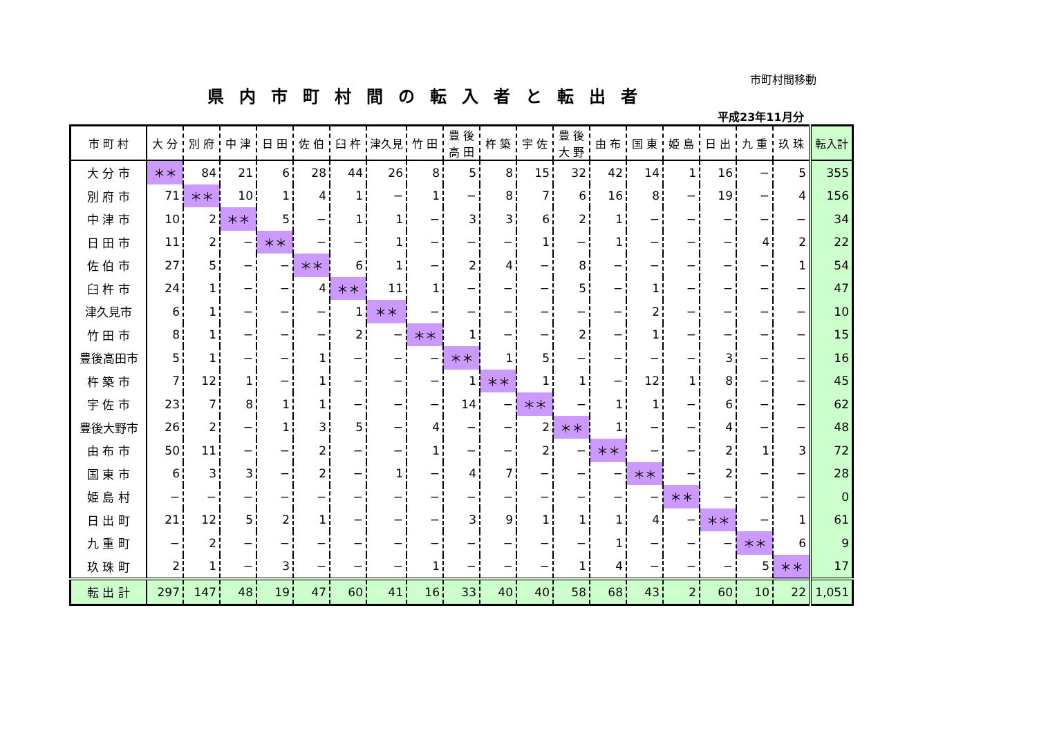市町村間移動
県内市町村間の転入者と転出者
平成23年11月分
| 市 町 村 | 大 分 | 別 府 | 中 津 | 日 田 | 佐 伯 | 臼 杵 | 津久見 | 竹 田 | 豊 後 高 田 | 杵 築 | 宇 佐 | 豊 後 大 野 | 由 布 | 国 東 | 姫 島 | 日 出 | 九 重 | 玖 珠 | 転入計 |
| --- | --- | --- | --- | --- | --- | --- | --- | --- | --- | --- | --- | --- | --- | --- | --- | --- | --- | --- | --- |
| 大 分 市 | ＊＊ | 84 | 21 | 6 | 28 | 44 | 26 | 8 | 5 | 8 | 15 | 32 | 42 | 14 | 1 | 16 | − | 5 | 355 |
| 別 府 市 | 71 | ＊＊ | 10 | 1 | 4 | 1 | − | 1 | − | 8 | 7 | 6 | 16 | 8 | − | 19 | − | 4 | 156 |
| 中 津 市 | 10 | 2 | ＊＊ | 5 | − | 1 | 1 | − | 3 | 3 | 6 | 2 | 1 | − | − | − | − | − | 34 |
| 日 田 市 | 11 | 2 | − | ＊＊ | − | − | 1 | − | − | − | 1 | − | 1 | − | − | − | 4 | 2 | 22 |
| 佐 伯 市 | 27 | 5 | − | − | ＊＊ | 6 | 1 | − | 2 | 4 | − | 8 | − | − | − | − | − | 1 | 54 |
| 臼 杵 市 | 24 | 1 | − | − | 4 | ＊＊ | 11 | 1 | − | − | − | 5 | − | 1 | − | − | − | − | 47 |
| 津久見市 | 6 | 1 | − | − | − | 1 | ＊＊ | − | − | − | − | − | − | 2 | − | − | − | − | 10 |
| 竹 田 市 | 8 | 1 | − | − | − | 2 | − | ＊＊ | 1 | − | − | 2 | − | 1 | − | − | − | − | 15 |
| 豊後高田市 | 5 | 1 | − | − | 1 | − | − | − | ＊＊ | 1 | 5 | − | − | − | − | 3 | − | − | 16 |
| 杵 築 市 | 7 | 12 | 1 | − | 1 | − | − | − | 1 | ＊＊ | 1 | 1 | − | 12 | 1 | 8 | − | − | 45 |
| 宇 佐 市 | 23 | 7 | 8 | 1 | 1 | − | − | − | 14 | − | ＊＊ | − | 1 | 1 | − | 6 | − | − | 62 |
| 豊後大野市 | 26 | 2 | − | 1 | 3 | 5 | − | 4 | − | − | 2 | ＊＊ | 1 | − | − | 4 | − | − | 48 |
| 由 布 市 | 50 | 11 | − | − | 2 | − | − | 1 | − | − | 2 | − | ＊＊ | − | − | 2 | 1 | 3 | 72 |
| 国 東 市 | 6 | 3 | 3 | − | 2 | − | 1 | − | 4 | 7 | − | − | − | ＊＊ | − | 2 | − | − | 28 |
| 姫 島 村 | − | − | − | − | − | − | − | − | − | − | − | − | − | − | ＊＊ | − | − | − | 0 |
| 日 出 町 | 21 | 12 | 5 | 2 | 1 | − | − | − | 3 | 9 | 1 | 1 | 1 | 4 | − | ＊＊ | − | 1 | 61 |
| 九 重 町 | − | 2 | − | − | − | − | − | − | − | − | − | − | 1 | − | − | − | ＊＊ | 6 | 9 |
| 玖 珠 町 | 2 | 1 | − | 3 | − | − | − | 1 | − | − | − | 1 | 4 | − | − | − | 5 | ＊＊ | 17 |
| 転 出 計 | 297 | 147 | 48 | 19 | 47 | 60 | 41 | 16 | 33 | 40 | 40 | 58 | 68 | 43 | 2 | 60 | 10 | 22 | 1,051 |